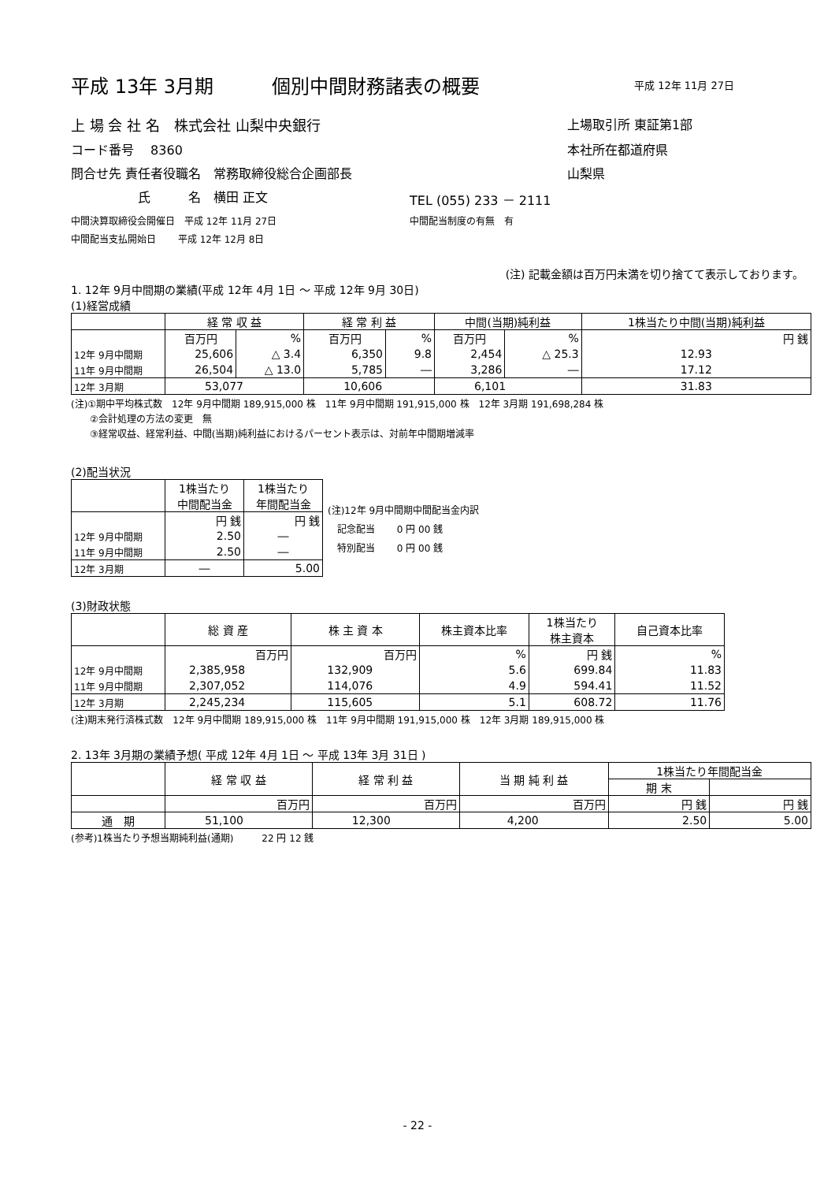平成 13年 3月期 個別中間財務諸表の概要 平成 12年 11月 27日
上 場 会 社 名　株式会社 山梨中央銀行 上場取引所 東証第1部
コード番号　 8360 本社所在都道府県
問合せ先 責任者役職名　常務取締役総合企画部長 山梨県
氏　　　名　横田 正文 TEL (055) 233 － 2111
中間決算取締役会開催日　平成 12年 11月 27日 中間配当制度の有無　有
中間配当支払開始日　　 平成 12年 12月 8日
(注) 記載金額は百万円未満を切り捨てて表示しております。
1. 12年 9月中間期の業績(平成 12年 4月 1日 ～ 平成 12年 9月 30日)
(1)経営成績
| | 経 常 収 益 | | 経 常 利 益 | | 中間(当期)純利益 | | 1株当たり中間(当期)純利益 |
| | 百万円 | % | 百万円 | % | 百万円 | % | 円 銭 |
| 12年 9月中間期 | 25,606 | △ 3.4 | 6,350 | 9.8 | 2,454 | △ 25.3 | 12.93 |
| 11年 9月中間期 | 26,504 | △ 13.0 | 5,785 | ― | 3,286 | ― | 17.12 |
| 12年 3月期 | 53,077 | | 10,606 | | 6,101 | | 31.83 |
(注)①期中平均株式数　12年 9月中間期 189,915,000 株　11年 9月中間期 191,915,000 株　12年 3月期 191,698,284 株
②会計処理の方法の変更　無
③経常収益、経常利益、中間(当期)純利益におけるパーセント表示は、対前年中間期増減率
(2)配当状況
| | 1株当たり 中間配当金 | 1株当たり 年間配当金 |
| | 円 銭 | 円 銭 |
| 12年 9月中間期 | 2.50 | ― |
| 11年 9月中間期 | 2.50 | ― |
| 12年 3月期 | ― | 5.00 |
(注)12年 9月中間期中間配当金内訳
　記念配当　　 0 円 00 銭
　特別配当　　 0 円 00 銭
(3)財政状態
| | 総 資 産 | 株 主 資 本 | 株主資本比率 | 1株当たり 株主資本 | 自己資本比率 |
| | 百万円 | 百万円 | % | 円 銭 | % |
| 12年 9月中間期 | 2,385,958 | 132,909 | 5.6 | 699.84 | 11.83 |
| 11年 9月中間期 | 2,307,052 | 114,076 | 4.9 | 594.41 | 11.52 |
| 12年 3月期 | 2,245,234 | 115,605 | 5.1 | 608.72 | 11.76 |
(注)期末発行済株式数　12年 9月中間期 189,915,000 株　11年 9月中間期 191,915,000 株　12年 3月期 189,915,000 株
2. 13年 3月期の業績予想( 平成 12年 4月 1日 ～ 平成 13年 3月 31日 )
| | 経 常 収 益 | 経 常 利 益 | 当 期 純 利 益 | 1株当たり年間配当金 | |
| | | | | 期 末 | |
| | 百万円 | 百万円 | 百万円 | 円 銭 | 円 銭 |
| 通 期 | 51,100 | 12,300 | 4,200 | 2.50 | 5.00 |
(参考)1株当たり予想当期純利益(通期)　　　22 円 12 銭
- 22 -